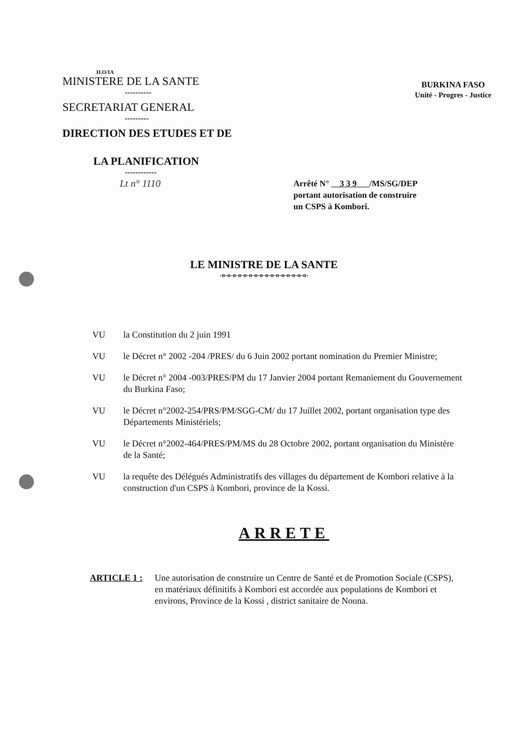H.O/IA
MINISTERE DE LA SANTE
----------
SECRETARIAT GENERAL
---------
DIRECTION DES ETUDES ET DE
LA PLANIFICATION
------------
BURKINA FASO
Unité - Progres - Justice
Lt n° 1110
Arrêté N° 3 3 9 /MS/SG/DEP
portant autorisation de construire
un CSPS à Kombori.
LE MINISTRE DE LA SANTE
-o-o-o-o-o-o-o-o-o-o-o-o-o-o-o-o-
VU la Constitution du 2 juin 1991
VU le Décret n° 2002 -204 /PRES/ du 6 Juin 2002 portant nomination du Premier Ministre;
VU le Décret n° 2004 -003/PRES/PM du 17 Janvier 2004 portant Remaniement du Gouvernement du Burkina Faso;
VU le Décret n°2002-254/PRS/PM/SGG-CM/ du 17 Juillet 2002, portant organisation type des Départements Ministériels;
VU le Décret n°2002-464/PRES/PM/MS du 28 Octobre 2002, portant organisation du Ministère de la Santé;
VU la requête des Délégués Administratifs des villages du département de Kombori relative à la construction d'un CSPS à Kombori, province de la Kossi.
ARRETE
ARTICLE 1 : Une autorisation de construire un Centre de Santé et de Promotion Sociale (CSPS), en matériaux définitifs à Kombori est accordée aux populations de Kombori et environs, Province de la Kossi , district sanitaire de Nouna.